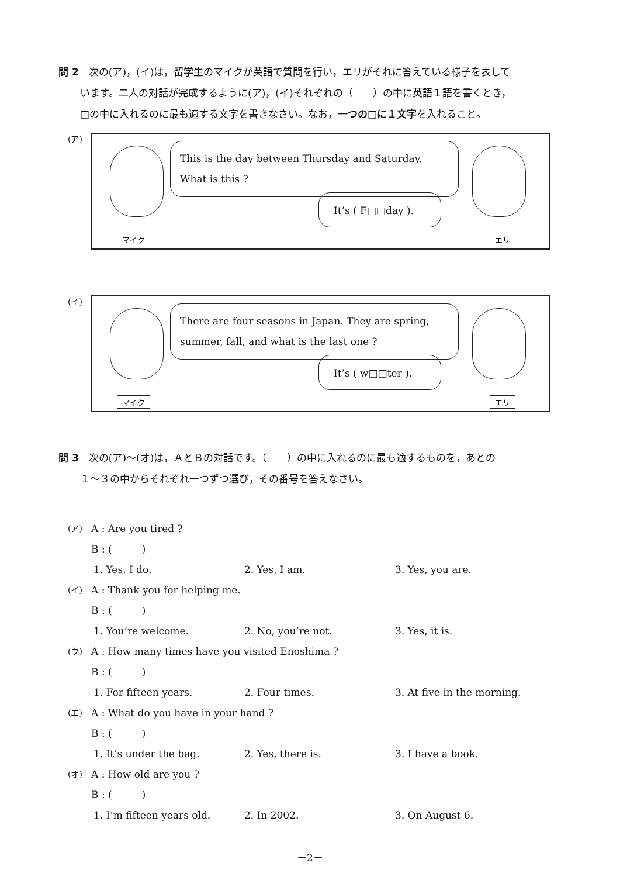問 2　次の(ア)，(イ)は，留学生のマイクが英語で質問を行い，エリがそれに答えている様子を表して
います。二人の対話が完成するように(ア)，(イ)それぞれの（　　）の中に英語１語を書くとき，
□の中に入れるのに最も適する文字を書きなさい。なお，一つの□に１文字を入れること。
(ア)
This is the day between Thursday and Saturday.
What is this ?
It’s ( F□□day ).
マイク エリ
(イ)
There are four seasons in Japan. They are spring,
summer, fall, and what is the last one ?
It’s ( w□□ter ).
マイク エリ
問 3　次の(ア)～(オ)は，ＡとＢの対話です。（　　）の中に入れるのに最も適するものを，あとの
１～３の中からそれぞれ一つずつ選び，その番号を答えなさい。
(ア) A : Are you tired ?
B : (　　　)
1. Yes, I do. 2. Yes, I am. 3. Yes, you are.
(イ) A : Thank you for helping me.
B : (　　　)
1. You’re welcome. 2. No, you’re not. 3. Yes, it is.
(ウ) A : How many times have you visited Enoshima ?
B : (　　　)
1. For fifteen years. 2. Four times. 3. At five in the morning.
(エ) A : What do you have in your hand ?
B : (　　　)
1. It’s under the bag. 2. Yes, there is. 3. I have a book.
(オ) A : How old are you ?
B : (　　　)
1. I’m fifteen years old. 2. In 2002. 3. On August 6.
－2－